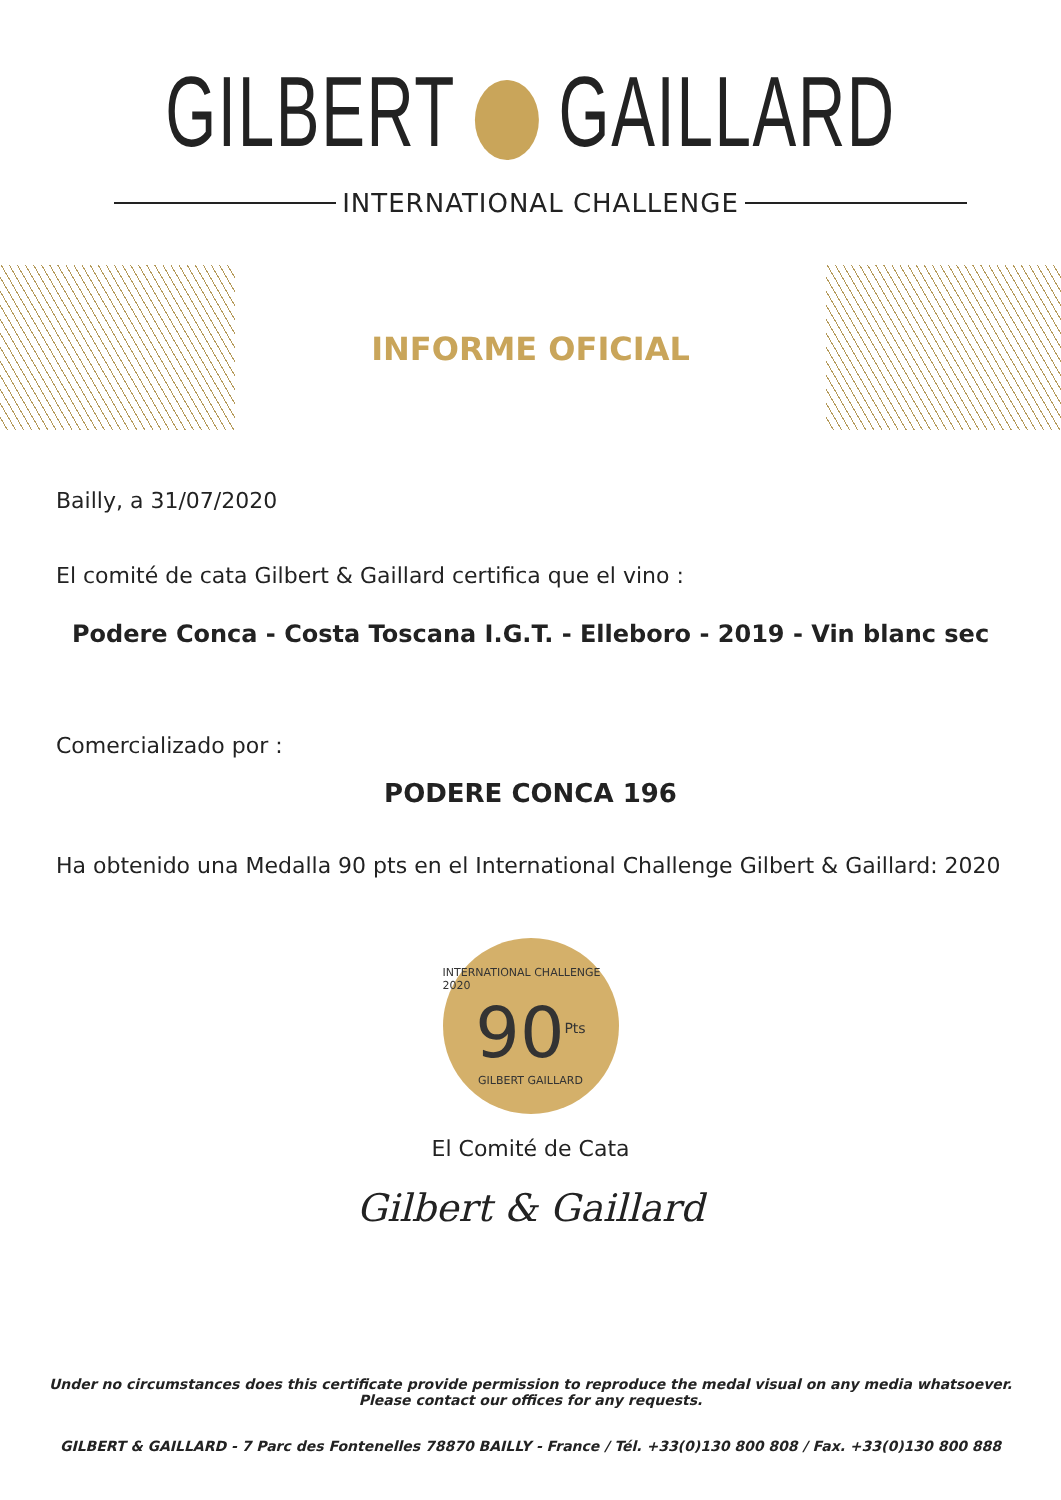GILBERT GAILLARD
INTERNATIONAL CHALLENGE
INFORME OFICIAL
Bailly, a 31/07/2020
El comité de cata Gilbert & Gaillard certifica que el vino :
Podere Conca - Costa Toscana I.G.T. - Elleboro - 2019 - Vin blanc sec
Comercializado por :
PODERE CONCA 196
Ha obtenido una Medalla 90 pts en el International Challenge Gilbert & Gaillard: 2020
INTERNATIONAL CHALLENGE 2020
90<sup>Pts</sup>
GILBERT GAILLARD
El Comité de Cata
Gilbert & Gaillard
Under no circumstances does this certificate provide permission to reproduce the medal visual on any media whatsoever.
Please contact our offices for any requests.
GILBERT & GAILLARD - 7 Parc des Fontenelles 78870 BAILLY - France / Tél. +33(0)130 800 808 / Fax. +33(0)130 800 888